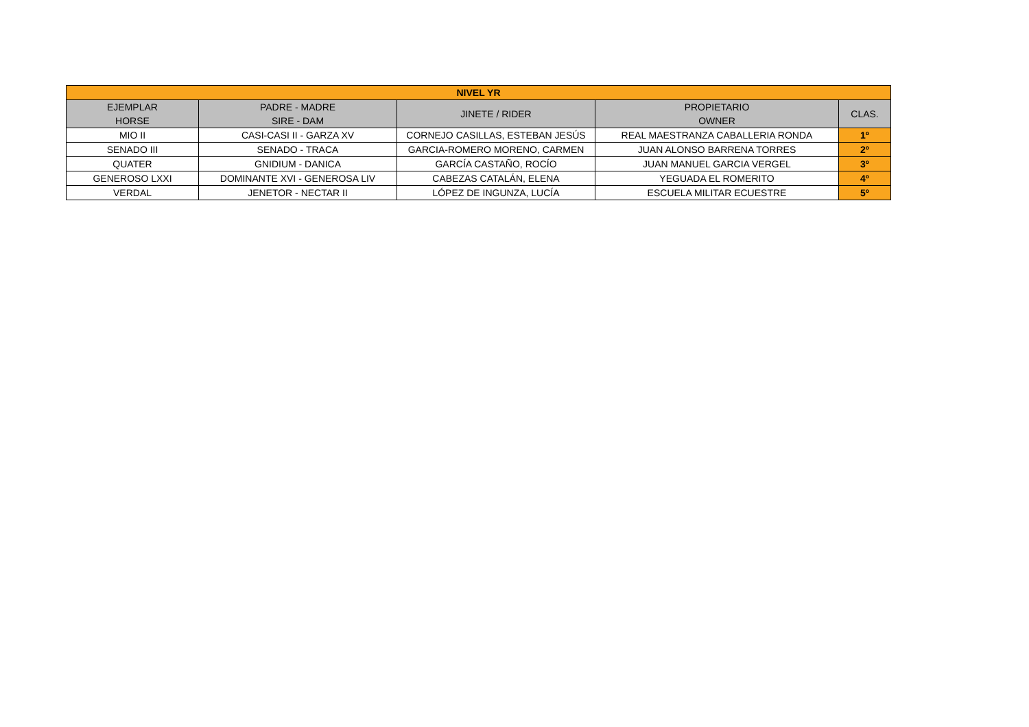| NIVEL YR | | | | |
| --- | --- | --- | --- | --- |
| EJEMPLAR HORSE | PADRE - MADRE SIRE - DAM | JINETE / RIDER | PROPIETARIO OWNER | CLAS. |
| MIO II | CASI-CASI II - GARZA XV | CORNEJO CASILLAS, ESTEBAN JESÚS | REAL MAESTRANZA CABALLERIA RONDA | 1º |
| SENADO III | SENADO - TRACA | GARCIA-ROMERO MORENO, CARMEN | JUAN ALONSO BARRENA TORRES | 2º |
| QUATER | GNIDIUM - DANICA | GARCÍA CASTAÑO, ROCÍO | JUAN MANUEL GARCIA VERGEL | 3º |
| GENEROSO LXXI | DOMINANTE XVI - GENEROSA LIV | CABEZAS CATALÁN, ELENA | YEGUADA EL ROMERITO | 4º |
| VERDAL | JENETOR - NECTAR II | LÓPEZ DE INGUNZA, LUCÍA | ESCUELA MILITAR ECUESTRE | 5º |